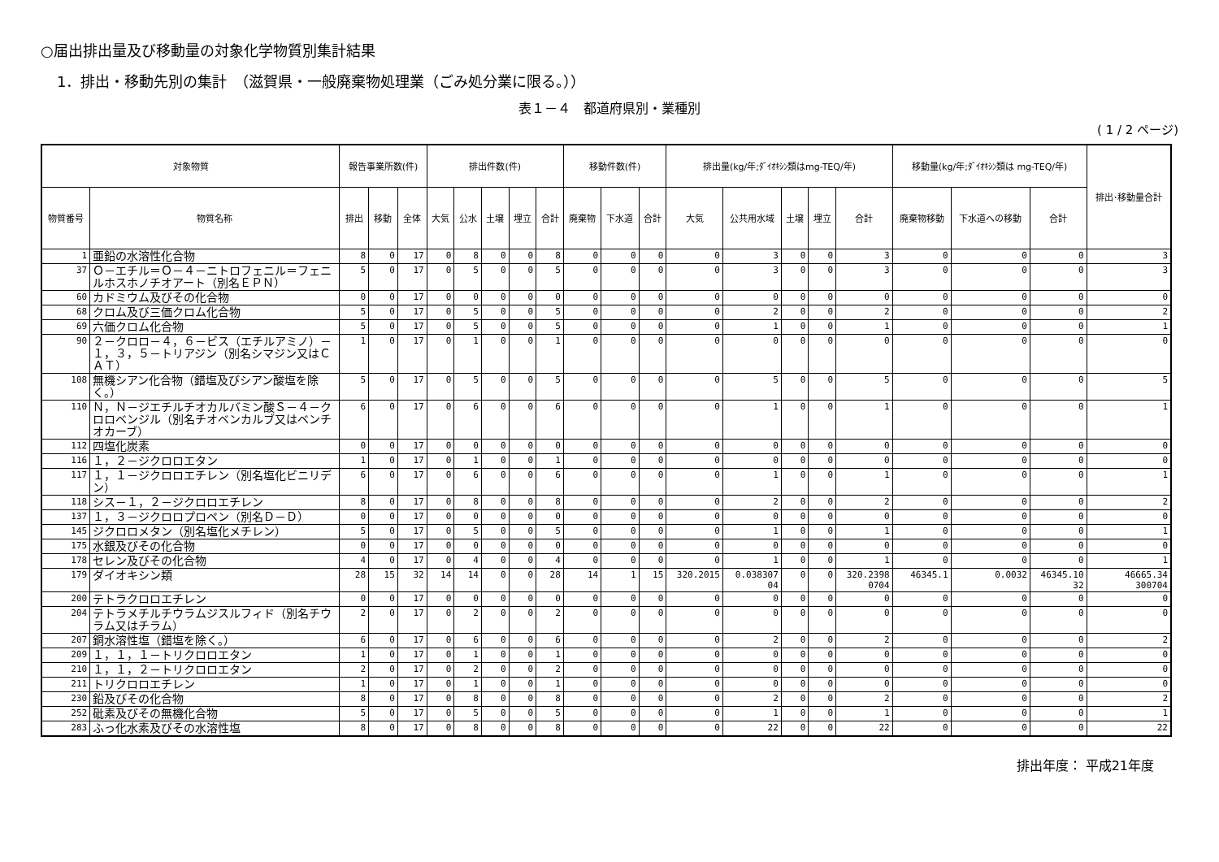○届出排出量及び移動量の対象化学物質別集計結果
1．排出・移動先別の集計　（滋賀県・一般廃棄物処理業（ごみ処分業に限る。））
表１－４　都道府県別・業種別
( 1 / 2 ページ)
| 対象物質 | | 報告事業所数(件) | | | 排出件数(件) | | | | | 移動件数(件) | | | 排出量(kg/年;ﾀﾞｲｵｷｼﾝ類はmg-TEQ/年) | | | | | 移動量(kg/年;ﾀﾞｲｵｷｼﾝ類は mg-TEQ/年) | | | 排出･移動量合計 |
| --- | --- | --- | --- | --- | --- | --- | --- | --- | --- | --- | --- | --- | --- | --- | --- | --- | --- | --- | --- | --- | --- |
| 物質番号 | 物質名称 | 排出 | 移動 | 全体 | 大気 | 公水 | 土壌 | 埋立 | 合計 | 廃棄物 | 下水道 | 合計 | 大気 | 公共用水域 | 土壌 | 埋立 | 合計 | 廃棄物移動 | 下水道への移動 | 合計 | |
| 1 | 亜鉛の水溶性化合物 | 8 | 0 | 17 | 0 | 8 | 0 | 0 | 8 | 0 | 0 | 0 | 0 | 3 | 0 | 0 | 3 | 0 | 0 | 0 | 3 |
| 37 | Ｏ－エチル＝Ｏ－４－ニトロフェニル＝フェニルホスホノチオアート（別名ＥＰＮ） | 5 | 0 | 17 | 0 | 5 | 0 | 0 | 5 | 0 | 0 | 0 | 0 | 3 | 0 | 0 | 3 | 0 | 0 | 0 | 3 |
| 60 | カドミウム及びその化合物 | 0 | 0 | 17 | 0 | 0 | 0 | 0 | 0 | 0 | 0 | 0 | 0 | 0 | 0 | 0 | 0 | 0 | 0 | 0 | 0 |
| 68 | クロム及び三価クロム化合物 | 5 | 0 | 17 | 0 | 5 | 0 | 0 | 5 | 0 | 0 | 0 | 0 | 2 | 0 | 0 | 2 | 0 | 0 | 0 | 2 |
| 69 | 六価クロム化合物 | 5 | 0 | 17 | 0 | 5 | 0 | 0 | 5 | 0 | 0 | 0 | 0 | 1 | 0 | 0 | 1 | 0 | 0 | 0 | 1 |
| 90 | ２－クロロ－４，６－ビス（エチルアミノ）－１，３，５－トリアジン（別名シマジン又はＣＡＴ） | 1 | 0 | 17 | 0 | 1 | 0 | 0 | 1 | 0 | 0 | 0 | 0 | 0 | 0 | 0 | 0 | 0 | 0 | 0 | 0 |
| 108 | 無機シアン化合物（錯塩及びシアン酸塩を除く。） | 5 | 0 | 17 | 0 | 5 | 0 | 0 | 5 | 0 | 0 | 0 | 0 | 5 | 0 | 0 | 5 | 0 | 0 | 0 | 5 |
| 110 | Ｎ，Ｎ－ジエチルチオカルバミン酸Ｓ－４－クロロベンジル（別名チオベンカルブ又はベンチオカーブ） | 6 | 0 | 17 | 0 | 6 | 0 | 0 | 6 | 0 | 0 | 0 | 0 | 1 | 0 | 0 | 1 | 0 | 0 | 0 | 1 |
| 112 | 四塩化炭素 | 0 | 0 | 17 | 0 | 0 | 0 | 0 | 0 | 0 | 0 | 0 | 0 | 0 | 0 | 0 | 0 | 0 | 0 | 0 | 0 |
| 116 | １，２－ジクロロエタン | 1 | 0 | 17 | 0 | 1 | 0 | 0 | 1 | 0 | 0 | 0 | 0 | 0 | 0 | 0 | 0 | 0 | 0 | 0 | 0 |
| 117 | １，１－ジクロロエチレン（別名塩化ビニリデン） | 6 | 0 | 17 | 0 | 6 | 0 | 0 | 6 | 0 | 0 | 0 | 0 | 1 | 0 | 0 | 1 | 0 | 0 | 0 | 1 |
| 118 | シス－１，２－ジクロロエチレン | 8 | 0 | 17 | 0 | 8 | 0 | 0 | 8 | 0 | 0 | 0 | 0 | 2 | 0 | 0 | 2 | 0 | 0 | 0 | 2 |
| 137 | １，３－ジクロロプロペン（別名Ｄ－Ｄ） | 0 | 0 | 17 | 0 | 0 | 0 | 0 | 0 | 0 | 0 | 0 | 0 | 0 | 0 | 0 | 0 | 0 | 0 | 0 | 0 |
| 145 | ジクロロメタン（別名塩化メチレン） | 5 | 0 | 17 | 0 | 5 | 0 | 0 | 5 | 0 | 0 | 0 | 0 | 1 | 0 | 0 | 1 | 0 | 0 | 0 | 1 |
| 175 | 水銀及びその化合物 | 0 | 0 | 17 | 0 | 0 | 0 | 0 | 0 | 0 | 0 | 0 | 0 | 0 | 0 | 0 | 0 | 0 | 0 | 0 | 0 |
| 178 | セレン及びその化合物 | 4 | 0 | 17 | 0 | 4 | 0 | 0 | 4 | 0 | 0 | 0 | 0 | 1 | 0 | 0 | 1 | 0 | 0 | 0 | 1 |
| 179 | ダイオキシン類 | 28 | 15 | 32 | 14 | 14 | 0 | 0 | 28 | 14 | 1 | 15 | 320.2015 | 0.038307 04 | 0 | 0 | 320.2398 0704 | 46345.1 | 0.0032 | 46345.10 32 | 46665.34 300704 |
| 200 | テトラクロロエチレン | 0 | 0 | 17 | 0 | 0 | 0 | 0 | 0 | 0 | 0 | 0 | 0 | 0 | 0 | 0 | 0 | 0 | 0 | 0 | 0 |
| 204 | テトラメチルチウラムジスルフィド（別名チウラム又はチラム） | 2 | 0 | 17 | 0 | 2 | 0 | 0 | 2 | 0 | 0 | 0 | 0 | 0 | 0 | 0 | 0 | 0 | 0 | 0 | 0 |
| 207 | 銅水溶性塩（錯塩を除く。） | 6 | 0 | 17 | 0 | 6 | 0 | 0 | 6 | 0 | 0 | 0 | 0 | 2 | 0 | 0 | 2 | 0 | 0 | 0 | 2 |
| 209 | １，１，１－トリクロロエタン | 1 | 0 | 17 | 0 | 1 | 0 | 0 | 1 | 0 | 0 | 0 | 0 | 0 | 0 | 0 | 0 | 0 | 0 | 0 | 0 |
| 210 | １，１，２－トリクロロエタン | 2 | 0 | 17 | 0 | 2 | 0 | 0 | 2 | 0 | 0 | 0 | 0 | 0 | 0 | 0 | 0 | 0 | 0 | 0 | 0 |
| 211 | トリクロロエチレン | 1 | 0 | 17 | 0 | 1 | 0 | 0 | 1 | 0 | 0 | 0 | 0 | 0 | 0 | 0 | 0 | 0 | 0 | 0 | 0 |
| 230 | 鉛及びその化合物 | 8 | 0 | 17 | 0 | 8 | 0 | 0 | 8 | 0 | 0 | 0 | 0 | 2 | 0 | 0 | 2 | 0 | 0 | 0 | 2 |
| 252 | 砒素及びその無機化合物 | 5 | 0 | 17 | 0 | 5 | 0 | 0 | 5 | 0 | 0 | 0 | 0 | 1 | 0 | 0 | 1 | 0 | 0 | 0 | 1 |
| 283 | ふっ化水素及びその水溶性塩 | 8 | 0 | 17 | 0 | 8 | 0 | 0 | 8 | 0 | 0 | 0 | 0 | 22 | 0 | 0 | 22 | 0 | 0 | 0 | 22 |
排出年度： 平成21年度